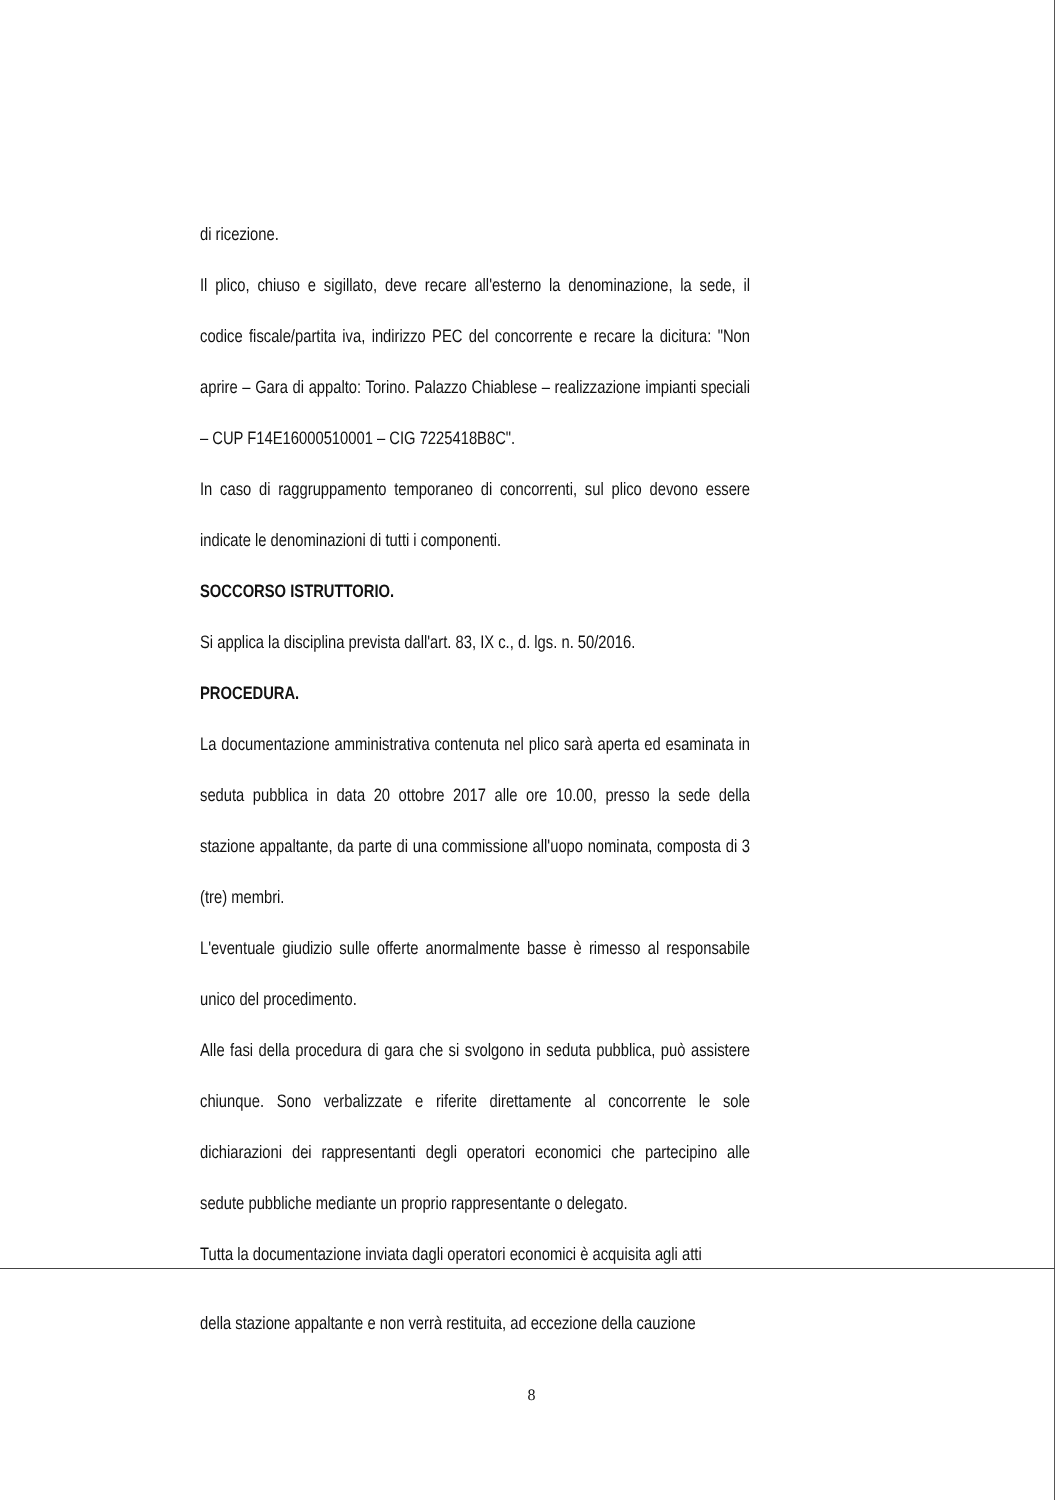di ricezione.
Il plico, chiuso e sigillato, deve recare all'esterno la denominazione, la sede, il codice fiscale/partita iva, indirizzo PEC del concorrente e recare la dicitura: "Non aprire – Gara di appalto: Torino. Palazzo Chiablese – realizzazione impianti speciali – CUP F14E16000510001 – CIG 7225418B8C".
In caso di raggruppamento temporaneo di concorrenti, sul plico devono essere indicate le denominazioni di tutti i componenti.
SOCCORSO ISTRUTTORIO.
Si applica la disciplina prevista dall'art. 83, IX c., d. lgs. n. 50/2016.
PROCEDURA.
La documentazione amministrativa contenuta nel plico sarà aperta ed esaminata in seduta pubblica in data 20 ottobre 2017 alle ore 10.00, presso la sede della stazione appaltante, da parte di una commissione all'uopo nominata, composta di 3 (tre) membri.
L'eventuale giudizio sulle offerte anormalmente basse è rimesso al responsabile unico del procedimento.
Alle fasi della procedura di gara che si svolgono in seduta pubblica, può assistere chiunque. Sono verbalizzate e riferite direttamente al concorrente le sole dichiarazioni dei rappresentanti degli operatori economici che partecipino alle sedute pubbliche mediante un proprio rappresentante o delegato.
Tutta la documentazione inviata dagli operatori economici è acquisita agli atti
della stazione appaltante e non verrà restituita, ad eccezione della cauzione
8